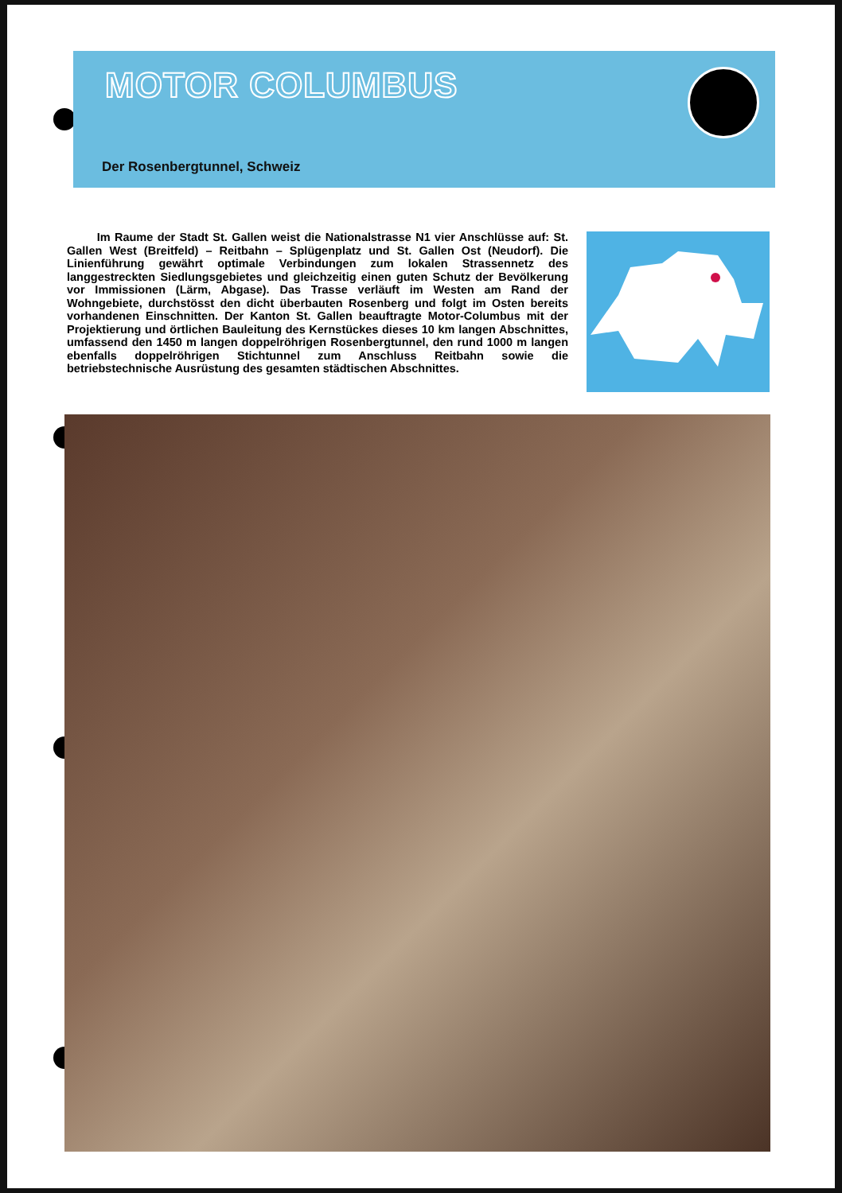MOTOR COLUMBUS
Der Rosenbergtunnel, Schweiz
Im Raume der Stadt St. Gallen weist die Nationalstrasse N1 vier Anschlüsse auf: St. Gallen West (Breitfeld) – Reitbahn – Splügenplatz und St. Gallen Ost (Neudorf). Die Linienführung gewährt optimale Verbindungen zum lokalen Strassennetz des langgestreckten Siedlungsgebietes und gleichzeitig einen guten Schutz der Bevölkerung vor Immissionen (Lärm, Abgase). Das Trasse verläuft im Westen am Rand der Wohngebiete, durchstösst den dicht überbauten Rosenberg und folgt im Osten bereits vorhandenen Einschnitten. Der Kanton St. Gallen beauftragte Motor-Columbus mit der Projektierung und örtlichen Bauleitung des Kernstückes dieses 10 km langen Abschnittes, umfassend den 1450 m langen doppelröhrigen Rosenbergtunnel, den rund 1000 m langen ebenfalls doppelröhrigen Stichtunnel zum Anschluss Reitbahn sowie die betriebstechnische Ausrüstung des gesamten städtischen Abschnittes.